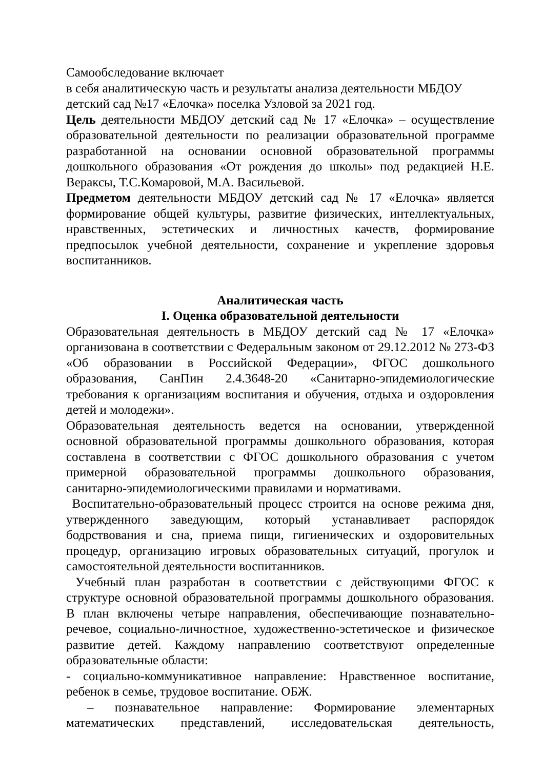Самообследование включает
в себя аналитическую часть и результаты анализа деятельности МБДОУ
детский сад №17 «Елочка» поселка Узловой за 2021 год.
Цель деятельности МБДОУ детский сад № 17 «Елочка» – осуществление образовательной деятельности по реализации образовательной программе разработанной на основании основной образовательной программы дошкольного образования «От рождения до школы» под редакцией Н.Е. Вераксы, Т.С.Комаровой, М.А. Васильевой.
Предметом деятельности МБДОУ детский сад № 17 «Елочка» является формирование общей культуры, развитие физических, интеллектуальных, нравственных, эстетических и личностных качеств, формирование предпосылок учебной деятельности, сохранение и укрепление здоровья воспитанников.
Аналитическая часть
I. Оценка образовательной деятельности
Образовательная деятельность в МБДОУ детский сад № 17 «Елочка» организована в соответствии с Федеральным законом от 29.12.2012 № 273-ФЗ «Об образовании в Российской Федерации», ФГОС дошкольного образования, СанПин 2.4.3648-20 «Санитарно-эпидемиологические требования к организациям воспитания и обучения, отдыха и оздоровления детей и молодежи».
Образовательная деятельность ведется на основании, утвержденной основной образовательной программы дошкольного образования, которая составлена в соответствии с ФГОС дошкольного образования с учетом примерной образовательной программы дошкольного образования, санитарно-эпидемиологическими правилами и нормативами.
Воспитательно-образовательный процесс строится на основе режима дня, утвержденного заведующим, который устанавливает распорядок бодрствования и сна, приема пищи, гигиенических и оздоровительных процедур, организацию игровых образовательных ситуаций, прогулок и самостоятельной деятельности воспитанников.
Учебный план разработан в соответствии с действующими ФГОС к структуре основной образовательной программы дошкольного образования. В план включены четыре направления, обеспечивающие познавательно-речевое, социально-личностное, художественно-эстетическое и физическое развитие детей. Каждому направлению соответствуют определенные образовательные области:
- социально-коммуникативное направление: Нравственное воспитание, ребенок в семье, трудовое воспитание. ОБЖ.
– познавательное направление: Формирование элементарных математических представлений, исследовательская деятельность,